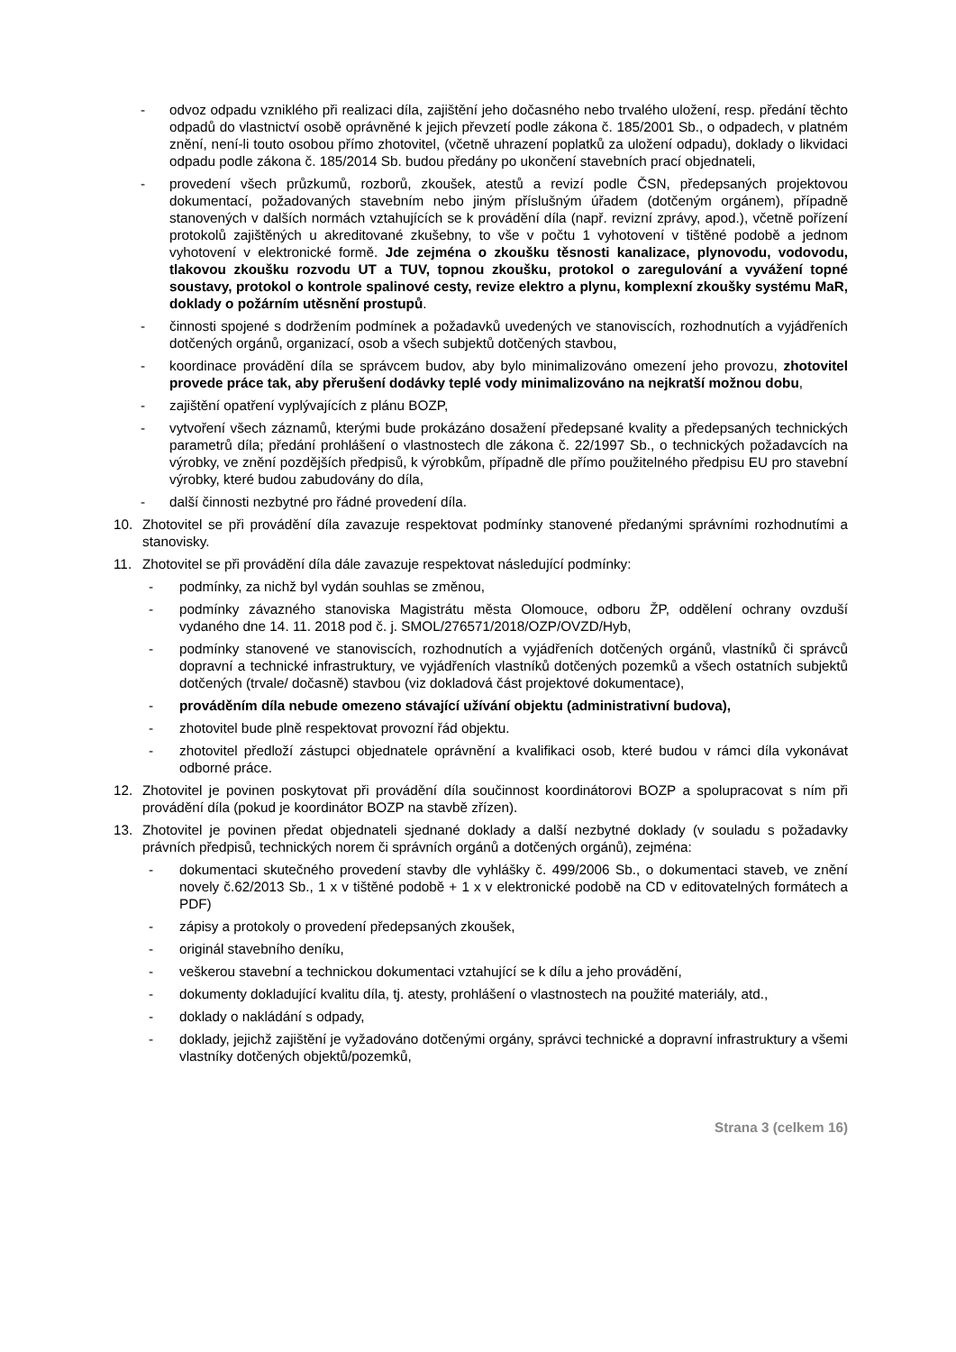- odvoz odpadu vzniklého při realizaci díla, zajištění jeho dočasného nebo trvalého uložení, resp. předání těchto odpadů do vlastnictví osobě oprávněné k jejich převzetí podle zákona č. 185/2001 Sb., o odpadech, v platném znění, není-li touto osobou přímo zhotovitel, (včetně uhrazení poplatků za uložení odpadu), doklady o likvidaci odpadu podle zákona č. 185/2014 Sb. budou předány po ukončení stavebních prací objednateli,
- provedení všech průzkumů, rozborů, zkoušek, atestů a revizí podle ČSN, předepsaných projektovou dokumentací, požadovaných stavebním nebo jiným příslušným úřadem (dotčeným orgánem), případně stanovených v dalších normách vztahujících se k provádění díla (např. revizní zprávy, apod.), včetně pořízení protokolů zajištěných u akreditované zkušebny, to vše v počtu 1 vyhotovení v tištěné podobě a jednom vyhotovení v elektronické formě. Jde zejména o zkoušku těsnosti kanalizace, plynovodu, vodovodu, tlakovou zkoušku rozvodu UT a TUV, topnou zkoušku, protokol o zaregulování a vyvážení topné soustavy, protokol o kontrole spalinové cesty, revize elektro a plynu, komplexní zkoušky systému MaR, doklady o požárním utěsnění prostupů.
- činnosti spojené s dodržením podmínek a požadavků uvedených ve stanoviscích, rozhodnutích a vyjádřeních dotčených orgánů, organizací, osob a všech subjektů dotčených stavbou,
- koordinace provádění díla se správcem budov, aby bylo minimalizováno omezení jeho provozu, zhotovitel provede práce tak, aby přerušení dodávky teplé vody minimalizováno na nejkratší možnou dobu,
- zajištění opatření vyplývajících z plánu BOZP,
- vytvoření všech záznamů, kterými bude prokázáno dosažení předepsané kvality a předepsaných technických parametrů díla; předání prohlášení o vlastnostech dle zákona č. 22/1997 Sb., o technických požadavcích na výrobky, ve znění pozdějších předpisů, k výrobkům, případně dle přímo použitelného předpisu EU pro stavební výrobky, které budou zabudovány do díla,
- další činnosti nezbytné pro řádné provedení díla.
10. Zhotovitel se při provádění díla zavazuje respektovat podmínky stanovené předanými správními rozhodnutími a stanovisky.
11. Zhotovitel se při provádění díla dále zavazuje respektovat následující podmínky:
- podmínky, za nichž byl vydán souhlas se změnou,
- podmínky závazného stanoviska Magistrátu města Olomouce, odboru ŽP, oddělení ochrany ovzduší vydaného dne 14. 11. 2018 pod č. j. SMOL/276571/2018/OZP/OVZD/Hyb,
- podmínky stanovené ve stanoviscích, rozhodnutích a vyjádřeních dotčených orgánů, vlastníků či správců dopravní a technické infrastruktury, ve vyjádřeních vlastníků dotčených pozemků a všech ostatních subjektů dotčených (trvale/ dočasně) stavbou (viz dokladová část projektové dokumentace),
- prováděním díla nebude omezeno stávající užívání objektu (administrativní budova),
- zhotovitel bude plně respektovat provozní řád objektu.
- zhotovitel předloží zástupci objednatele oprávnění a kvalifikaci osob, které budou v rámci díla vykonávat odborné práce.
12. Zhotovitel je povinen poskytovat při provádění díla součinnost koordinátorovi BOZP a spolupracovat s ním při provádění díla (pokud je koordinátor BOZP na stavbě zřízen).
13. Zhotovitel je povinen předat objednateli sjednané doklady a další nezbytné doklady (v souladu s požadavky právních předpisů, technických norem či správních orgánů a dotčených orgánů), zejména:
- dokumentaci skutečného provedení stavby dle vyhlášky č. 499/2006 Sb., o dokumentaci staveb, ve znění novely č.62/2013 Sb., 1 x v tištěné podobě + 1 x v elektronické podobě na CD v editovatelných formátech a PDF)
- zápisy a protokoly o provedení předepsaných zkoušek,
- originál stavebního deníku,
- veškerou stavební a technickou dokumentaci vztahující se k dílu a jeho provádění,
- dokumenty dokladující kvalitu díla, tj. atesty, prohlášení o vlastnostech na použité materiály, atd.,
- doklady o nakládání s odpady,
- doklady, jejichž zajištění je vyžadováno dotčenými orgány, správci technické a dopravní infrastruktury a všemi vlastníky dotčených objektů/pozemků,
Strana 3 (celkem 16)